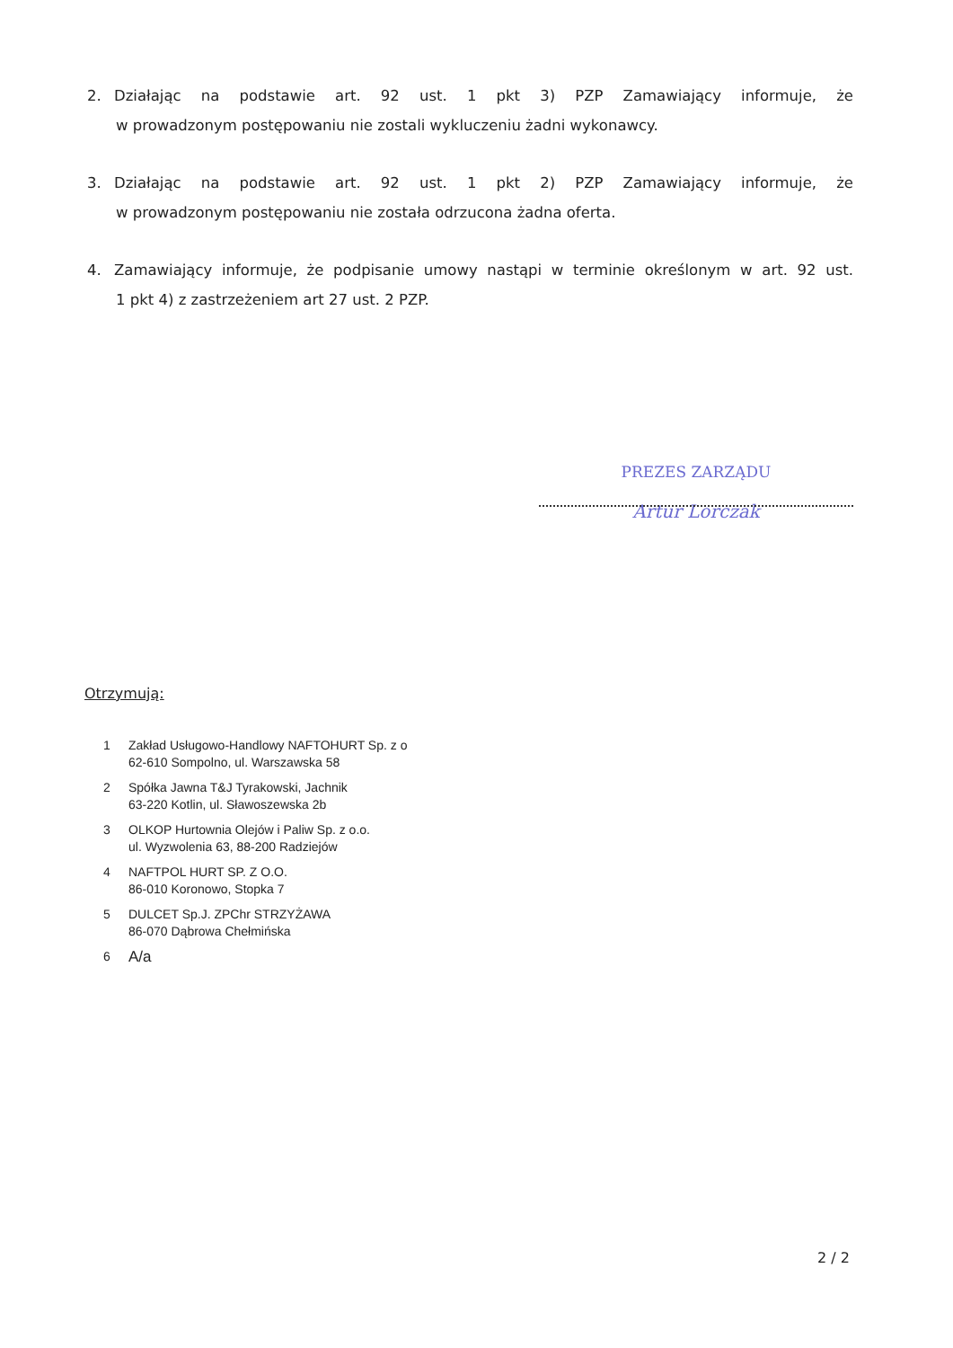2. Działając na podstawie art. 92 ust. 1 pkt 3) PZP Zamawiający informuje, że
w prowadzonym postępowaniu nie zostali wykluczeniu żadni wykonawcy.
3. Działając na podstawie art. 92 ust. 1 pkt 2) PZP Zamawiający informuje, że
w prowadzonym postępowaniu nie została odrzucona żadna oferta.
4. Zamawiający informuje, że podpisanie umowy nastąpi w terminie określonym w art. 92 ust.
1 pkt 4) z zastrzeżeniem art 27 ust. 2 PZP.
PREZES ZARZĄDU
Artur Lorczak
Otrzymują:
1 Zakład Usługowo-Handlowy NAFTOHURT Sp. z o
62-610 Sompolno, ul. Warszawska 58
2 Spółka Jawna T&J Tyrakowski, Jachnik
63-220 Kotlin, ul. Sławoszewska 2b
3 OLKOP Hurtownia Olejów i Paliw Sp. z o.o.
ul. Wyzwolenia 63, 88-200 Radziejów
4 NAFTPOL HURT SP. Z O.O.
86-010 Koronowo, Stopka 7
5 DULCET Sp.J. ZPChr STRZYŻAWA
86-070 Dąbrowa Chełmińska
6 A/a
2 / 2